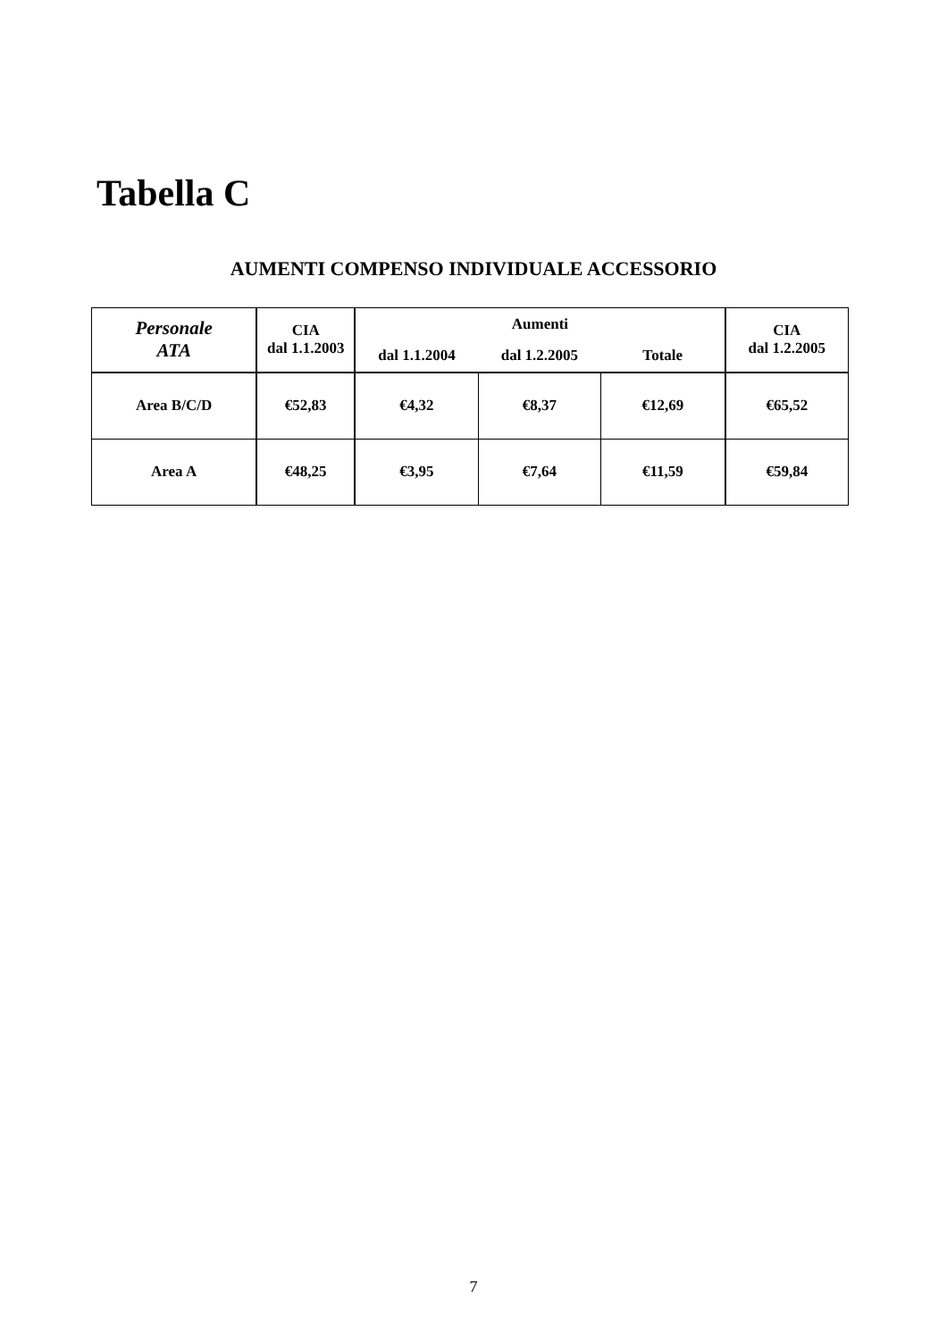Tabella C
AUMENTI COMPENSO INDIVIDUALE ACCESSORIO
| Personale ATA | CIA dal 1.1.2003 | Aumenti | | | CIA dal 1.2.2005 |
| --- | --- | --- | --- | --- | --- |
| | | dal 1.1.2004 | dal 1.2.2005 | Totale | |
| Area B/C/D | €52,83 | €4,32 | €8,37 | €12,69 | €65,52 |
| Area A | €48,25 | €3,95 | €7,64 | €11,59 | €59,84 |
7